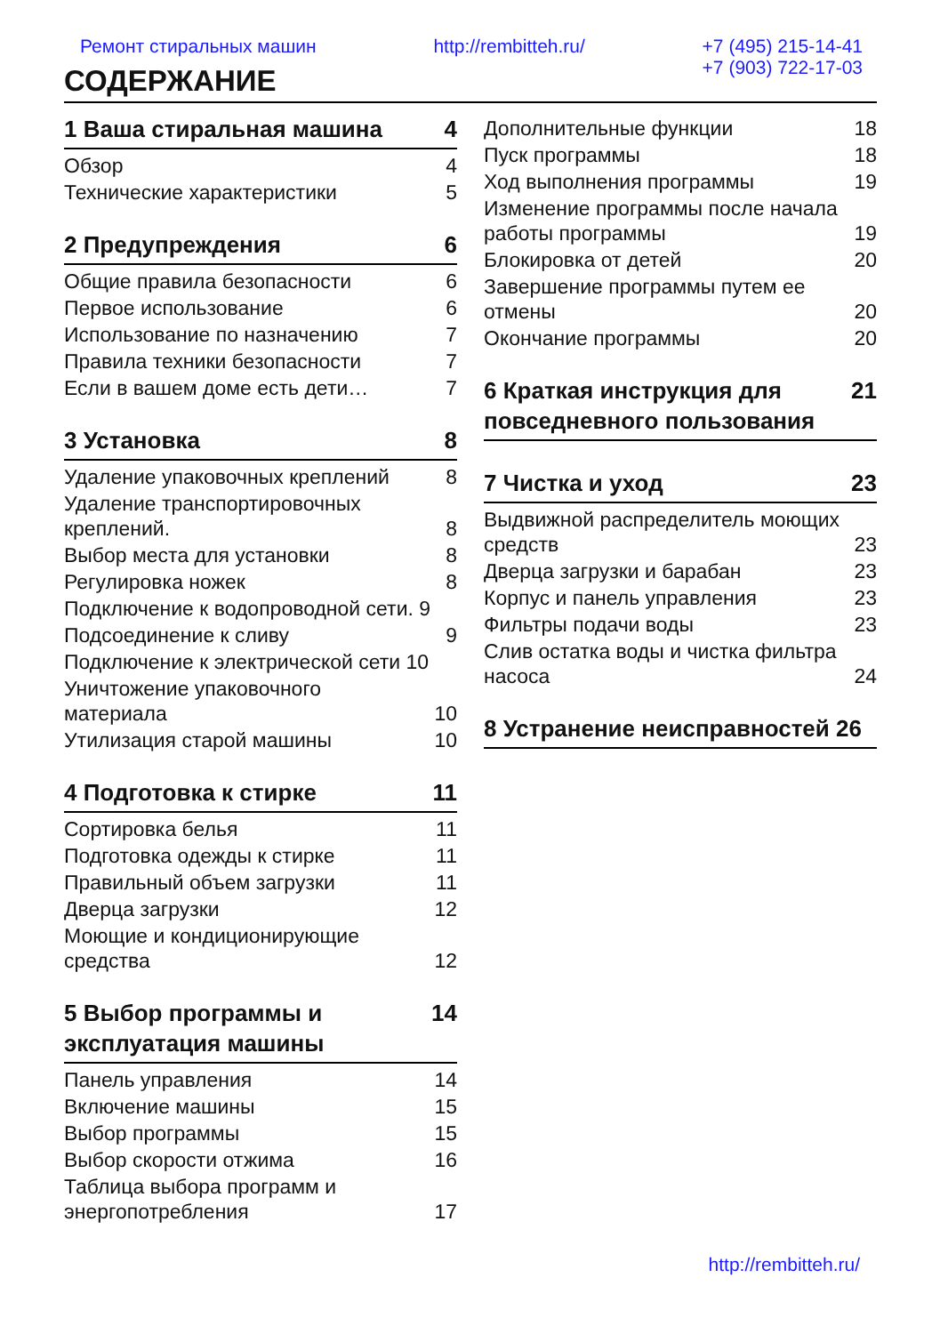Ремонт стиральных машин http://rembitteh.ru/ +7 (495) 215-14-41
+7 (903) 722-17-03
СОДЕРЖАНИЕ
1 Ваша стиральная машина 4
Обзор 4
Технические характеристики 5
2 Предупреждения 6
Общие правила безопасности 6
Первое использование 6
Использование по назначению 7
Правила техники безопасности 7
Если в вашем доме есть дети… 7
3 Установка 8
Удаление упаковочных креплений 8
Удаление транспортировочных креплений. 8
Выбор места для установки 8
Регулировка ножек 8
Подключение к водопроводной сети. 9
Подсоединение к сливу 9
Подключение к электрической сети 10
Уничтожение упаковочного материала 10
Утилизация старой машины 10
4 Подготовка к стирке 11
Сортировка белья 11
Подготовка одежды к стирке 11
Правильный объем загрузки 11
Дверца загрузки 12
Моющие и кондиционирующие средства 12
5 Выбор программы и эксплуатация машины 14
Панель управления 14
Включение машины 15
Выбор программы 15
Выбор скорости отжима 16
Таблица выбора программ и энергопотребления 17
Дополнительные функции 18
Пуск программы 18
Ход выполнения программы 19
Изменение программы после начала работы программы 19
Блокировка от детей 20
Завершение программы путем ее отмены 20
Окончание программы 20
6 Краткая инструкция для повседневного пользования 21
7 Чистка и уход 23
Выдвижной распределитель моющих средств 23
Дверца загрузки и барабан 23
Корпус и панель управления 23
Фильтры подачи воды 23
Слив остатка воды и чистка фильтра насоса 24
8 Устранение неисправностей 26
http://rembitteh.ru/